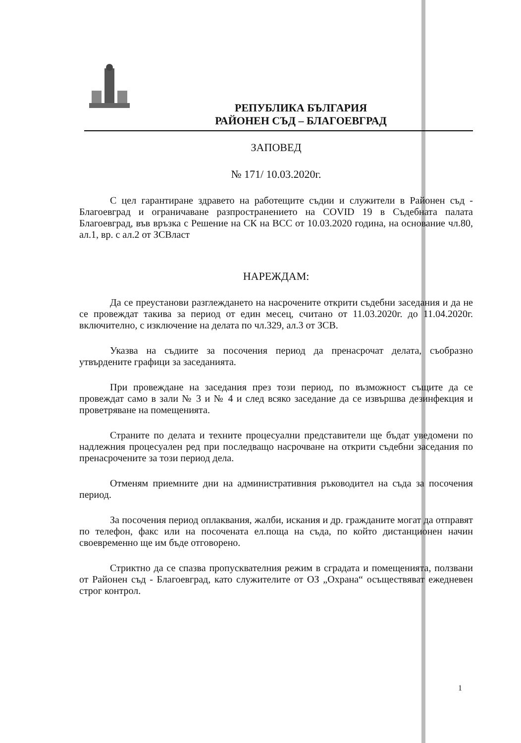РЕПУБЛИКА БЪЛГАРИЯ
РАЙОНЕН СЪД – БЛАГОЕВГРАД
ЗАПОВЕД
№ 171/ 10.03.2020г.
С цел гарантиране здравето на работещите съдии и служители в Районен съд - Благоевград и ограничаване разпространението на COVID 19 в Съдебната палата Благоевград, във връзка с Решение на СК на ВСС от 10.03.2020 година, на основание чл.80, ал.1, вр. с ал.2 от ЗСВласт
НАРЕЖДАМ:
Да се преустанови разглеждането на насрочените открити съдебни заседания и да не се провеждат такива за период от един месец, считано от 11.03.2020г. до 11.04.2020г. включително, с изключение на делата по чл.329, ал.3 от ЗСВ.
Указва на съдиите за посочения период да пренасрочат делата, съобразно утвърдените графици за заседанията.
При провеждане на заседания през този период, по възможност същите да се провеждат само в зали № 3 и № 4 и след всяко заседание да се извършва дезинфекция и проветряване на помещенията.
Страните по делата и техните процесуални представители ще бъдат уведомени по надлежния процесуален ред при последващо насрочване на открити съдебни заседания по пренасрочените за този период дела.
Отменям приемните дни на административния ръководител на съда за посочения период.
За посочения период оплаквания, жалби, искания и др. гражданите могат да отправят по телефон, факс или на посочената ел.поща на съда, по който дистанционен начин своевременно ще им бъде отговорено.
Стриктно да се спазва пропусквателния режим в сградата и помещенията, ползвани от Районен съд - Благоевград, като служителите от ОЗ „Охрана“ осъществяват ежедневен строг контрол.
1